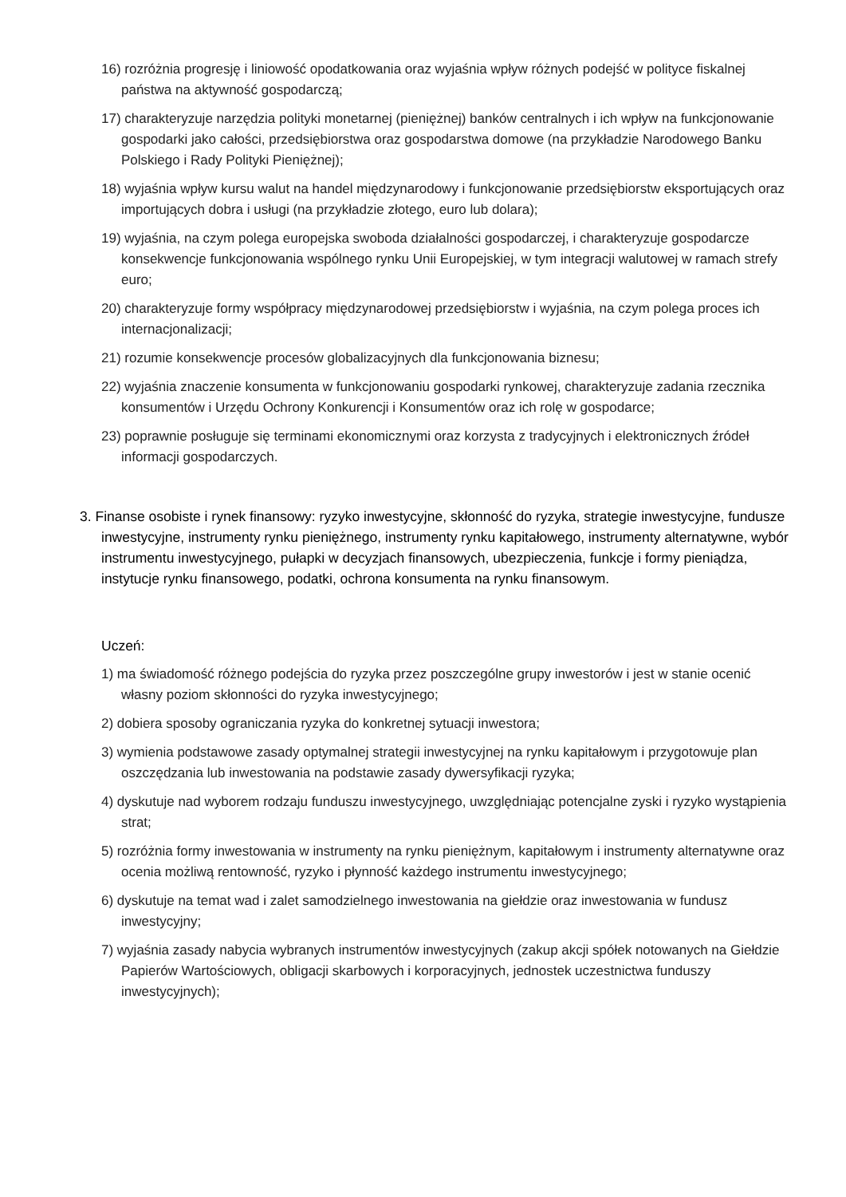16) rozróżnia progresję i liniowość opodatkowania oraz wyjaśnia wpływ różnych podejść w polityce fiskalnej państwa na aktywność gospodarczą;
17) charakteryzuje narzędzia polityki monetarnej (pieniężnej) banków centralnych i ich wpływ na funkcjonowanie gospodarki jako całości, przedsiębiorstwa oraz gospodarstwa domowe (na przykładzie Narodowego Banku Polskiego i Rady Polityki Pieniężnej);
18) wyjaśnia wpływ kursu walut na handel międzynarodowy i funkcjonowanie przedsiębiorstw eksportujących oraz importujących dobra i usługi (na przykładzie złotego, euro lub dolara);
19) wyjaśnia, na czym polega europejska swoboda działalności gospodarczej, i charakteryzuje gospodarcze konsekwencje funkcjonowania wspólnego rynku Unii Europejskiej, w tym integracji walutowej w ramach strefy euro;
20) charakteryzuje formy współpracy międzynarodowej przedsiębiorstw i wyjaśnia, na czym polega proces ich internacjonalizacji;
21) rozumie konsekwencje procesów globalizacyjnych dla funkcjonowania biznesu;
22) wyjaśnia znaczenie konsumenta w funkcjonowaniu gospodarki rynkowej, charakteryzuje zadania rzecznika konsumentów i Urzędu Ochrony Konkurencji i Konsumentów oraz ich rolę w gospodarce;
23) poprawnie posługuje się terminami ekonomicznymi oraz korzysta z tradycyjnych i elektronicznych źródeł informacji gospodarczych.
3. Finanse osobiste i rynek finansowy: ryzyko inwestycyjne, skłonność do ryzyka, strategie inwestycyjne, fundusze inwestycyjne, instrumenty rynku pieniężnego, instrumenty rynku kapitałowego, instrumenty alternatywne, wybór instrumentu inwestycyjnego, pułapki w decyzjach finansowych, ubezpieczenia, funkcje i formy pieniądza, instytucje rynku finansowego, podatki, ochrona konsumenta na rynku finansowym.
Uczeń:
1) ma świadomość różnego podejścia do ryzyka przez poszczególne grupy inwestorów i jest w stanie ocenić własny poziom skłonności do ryzyka inwestycyjnego;
2) dobiera sposoby ograniczania ryzyka do konkretnej sytuacji inwestora;
3) wymienia podstawowe zasady optymalnej strategii inwestycyjnej na rynku kapitałowym i przygotowuje plan oszczędzania lub inwestowania na podstawie zasady dywersyfikacji ryzyka;
4) dyskutuje nad wyborem rodzaju funduszu inwestycyjnego, uwzględniając potencjalne zyski i ryzyko wystąpienia strat;
5) rozróżnia formy inwestowania w instrumenty na rynku pieniężnym, kapitałowym i instrumenty alternatywne oraz ocenia możliwą rentowność, ryzyko i płynność każdego instrumentu inwestycyjnego;
6) dyskutuje na temat wad i zalet samodzielnego inwestowania na giełdzie oraz inwestowania w fundusz inwestycyjny;
7) wyjaśnia zasady nabycia wybranych instrumentów inwestycyjnych (zakup akcji spółek notowanych na Giełdzie Papierów Wartościowych, obligacji skarbowych i korporacyjnych, jednostek uczestnictwa funduszy inwestycyjnych);